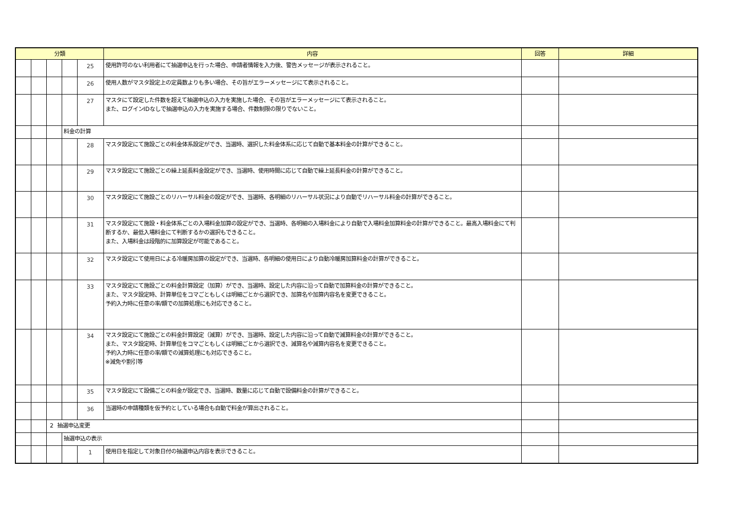| 分類 | | | | | 内容 | 回答 | 詳細 |
| --- | --- | --- | --- | --- | --- | --- | --- |
| | | | | 25 | 使用許可のない利用者にて抽選申込を行った場合、申請者情報を入力後、警告メッセージが表示されること。 | | |
| | | | | 26 | 使用人数がマスタ設定上の定員数よりも多い場合、その旨がエラーメッセージにて表示されること。 | | |
| | | | | 27 | マスタにて設定した件数を超えて抽選申込の入力を実施した場合、その旨がエラーメッセージにて表示されること。 また、ログインIDなしで抽選申込の入力を実施する場合、件数制限の限りでないこと。 | | |
| | | | 料金の計算 | | | | |
| | | | | 28 | マスタ設定にて施設ごとの料金体系設定ができ、当選時、選択した料金体系に応じて自動で基本料金の計算ができること。 | | |
| | | | | 29 | マスタ設定にて施設ごとの繰上延長料金設定ができ、当選時、使用時間に応じて自動で繰上延長料金の計算ができること。 | | |
| | | | | 30 | マスタ設定にて施設ごとのリハーサル料金の設定ができ、当選時、各明細のリハーサル状況により自動でリハーサル料金の計算ができること。 | | |
| | | | | 31 | マスタ設定にて施設・料金体系ごとの入場料金加算の設定ができ、当選時、各明細の入場料金により自動で入場料金加算料金の計算ができること。最高入場料金にて判断するか、最低入場料金にて判断するかの選択もできること。 また、入場料金は段階的に加算設定が可能であること。 | | |
| | | | | 32 | マスタ設定にて使用日による冷暖房加算の設定ができ、当選時、各明細の使用日により自動冷暖房加算料金の計算ができること。 | | |
| | | | | 33 | マスタ設定にて施設ごとの料金計算設定（加算）ができ、当選時、設定した内容に沿って自動で加算料金の計算ができること。 また、マスタ設定時、計算単位をコマごともしくは明細ごとから選択でき、加算名や加算内容名を変更できること。 予約入力時に任意の率/額での加算処理にも対応できること。 | | |
| | | | | 34 | マスタ設定にて施設ごとの料金計算設定（減算）ができ、当選時、設定した内容に沿って自動で減算料金の計算ができること。 また、マスタ設定時、計算単位をコマごともしくは明細ごとから選択でき、減算名や減算内容名を変更できること。 予約入力時に任意の率/額での減算処理にも対応できること。 ※減免や割引等 | | |
| | | | | 35 | マスタ設定にて設備ごとの料金が設定でき、当選時、数量に応じて自動で設備料金の計算ができること。 | | |
| | | | | 36 | 当選時の申請種類を仮予約としている場合も自動で料金が算出されること。 | | |
| | | 2 抽選申込変更 | | | | | |
| | | | 抽選申込の表示 | | | | |
| | | | | 1 | 使用日を指定して対象日付の抽選申込内容を表示できること。 | | |